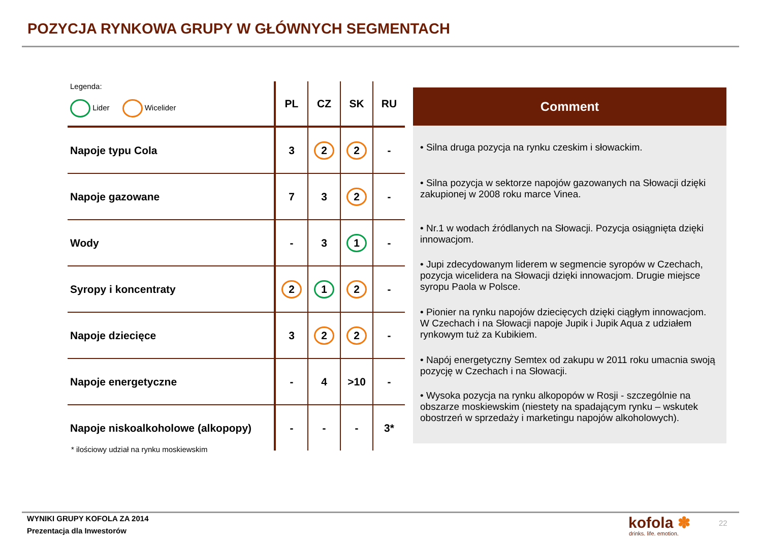POZYCJA RYNKOWA GRUPY W GŁÓWNYCH SEGMENTACH
| Legenda: Lider Wicelider | PL | CZ | SK | RU |
| --- | --- | --- | --- | --- |
| Napoje typu Cola | 3 | 2 | 2 | - |
| Napoje gazowane | 7 | 3 | 2 | - |
| Wody | - | 3 | 1 | - |
| Syropy i koncentraty | 2 | 1 | 2 | - |
| Napoje dziecięce | 3 | 2 | 2 | - |
| Napoje energetyczne | - | 4 | >10 | - |
| Napoje niskoalkoholowe (alkopopy) | - | - | - | 3* |
* ilościowy udział na rynku moskiewskim
Comment
• Silna druga pozycja na rynku czeskim i słowackim.
• Silna pozycja w sektorze napojów gazowanych na Słowacji dzięki zakupionej w 2008 roku marce Vinea.
• Nr.1 w wodach źródlanych na Słowacji. Pozycja osiągnięta dzięki innowacjom.
• Jupi zdecydowanym liderem w segmencie syropów w Czechach, pozycja wicelidera na Słowacji dzięki innowacjom. Drugie miejsce syropu Paola w Polsce.
• Pionier na rynku napojów dziecięcych dzięki ciągłym innowacjom. W Czechach i na Słowacji napoje Jupik i Jupik Aqua z udziałem rynkowym tuż za Kubikiem.
• Napój energetyczny Semtex od zakupu w 2011 roku umacnia swoją pozycję w Czechach i na Słowacji.
• Wysoka pozycja na rynku alkopopów w Rosji - szczególnie na obszarze moskiewskim (niestety na spadającym rynku – wskutek obostrzeń w sprzedaży i marketingu napojów alkoholowych).
WYNIKI GRUPY KOFOLA ZA 2014
Prezentacja dla Inwestorów
kofola ✽
drinks. life. emotion.
22